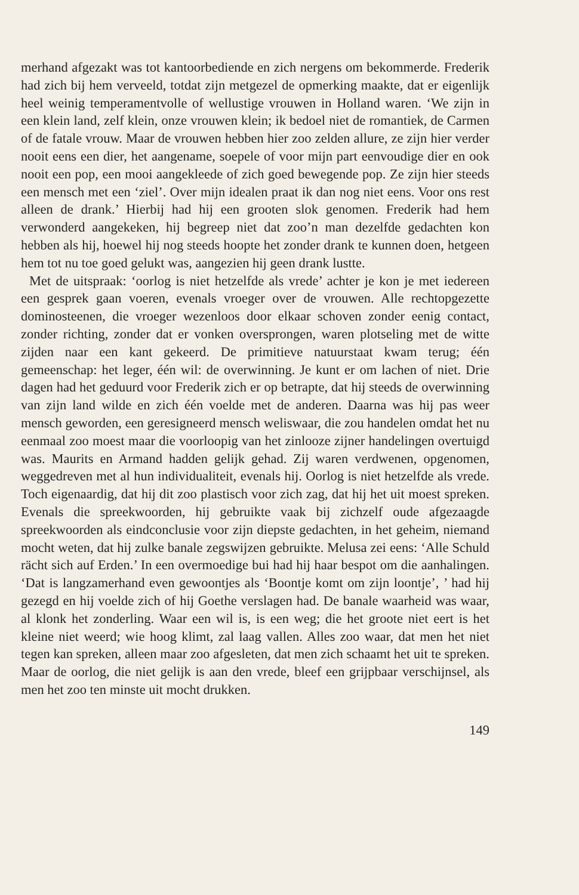merhand afgezakt was tot kantoorbediende en zich nergens om bekommerde. Frederik had zich bij hem verveeld, totdat zijn metgezel de opmerking maakte, dat er eigenlijk heel weinig temperamentvolle of wellustige vrouwen in Holland waren. ‘We zijn in een klein land, zelf klein, onze vrouwen klein; ik bedoel niet de romantiek, de Carmen of de fatale vrouw. Maar de vrouwen hebben hier zoo zelden allure, ze zijn hier verder nooit eens een dier, het aangename, soepele of voor mijn part eenvoudige dier en ook nooit een pop, een mooi aangekleede of zich goed bewegende pop. Ze zijn hier steeds een mensch met een ‘ziel’. Over mijn idealen praat ik dan nog niet eens. Voor ons rest alleen de drank.’ Hierbij had hij een grooten slok genomen. Frederik had hem verwonderd aangekeken, hij begreep niet dat zoo’n man dezelfde gedachten kon hebben als hij, hoewel hij nog steeds hoopte het zonder drank te kunnen doen, hetgeen hem tot nu toe goed gelukt was, aangezien hij geen drank lustte.
Met de uitspraak: ‘oorlog is niet hetzelfde als vrede’ achter je kon je met iedereen een gesprek gaan voeren, evenals vroeger over de vrouwen. Alle rechtopgezette dominosteenen, die vroeger wezenloos door elkaar schoven zonder eenig contact, zonder richting, zonder dat er vonken oversprongen, waren plotseling met de witte zijden naar een kant gekeerd. De primitieve natuurstaat kwam terug; één gemeenschap: het leger, één wil: de overwinning. Je kunt er om lachen of niet. Drie dagen had het geduurd voor Frederik zich er op betrapte, dat hij steeds de overwinning van zijn land wilde en zich één voelde met de anderen. Daarna was hij pas weer mensch geworden, een geresigneerd mensch weliswaar, die zou handelen omdat het nu eenmaal zoo moest maar die voorloopig van het zinlooze zijner handelingen overtuigd was. Maurits en Armand hadden gelijk gehad. Zij waren verdwenen, opgenomen, weggedreven met al hun individualiteit, evenals hij. Oorlog is niet hetzelfde als vrede. Toch eigenaardig, dat hij dit zoo plastisch voor zich zag, dat hij het uit moest spreken. Evenals die spreekwoorden, hij gebruikte vaak bij zichzelf oude afgezaagde spreekwoorden als eindconclusie voor zijn diepste gedachten, in het geheim, niemand mocht weten, dat hij zulke banale zegswijzen gebruikte. Melusa zei eens: ‘Alle Schuld rächt sich auf Erden.’ In een overmoedige bui had hij haar bespot om die aanhalingen. ‘Dat is langzamerhand even gewoontjes als ‘Boontje komt om zijn loontje’, ’ had hij gezegd en hij voelde zich of hij Goethe verslagen had. De banale waarheid was waar, al klonk het zonderling. Waar een wil is, is een weg; die het groote niet eert is het kleine niet weerd; wie hoog klimt, zal laag vallen. Alles zoo waar, dat men het niet tegen kan spreken, alleen maar zoo afgesleten, dat men zich schaamt het uit te spreken. Maar de oorlog, die niet gelijk is aan den vrede, bleef een grijpbaar verschijnsel, als men het zoo ten minste uit mocht drukken.
149